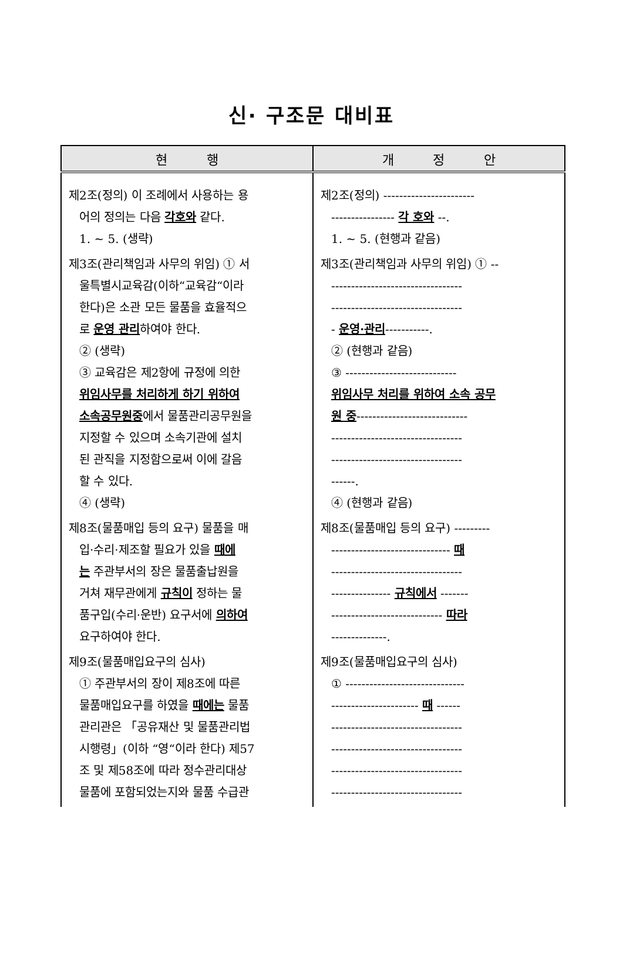신· 구조문 대비표
| 현 행 | 개 정 안 |
| --- | --- |
| 제2조(정의) 이 조례에서 사용하는 용 어의 정의는 다음 각호와 같다. 1. ~ 5. (생략) 제3조(관리책임과 사무의 위임) ① 서 울특별시교육감(이하“교육감“이라 한다)은 소관 모든 물품을 효율적으 로 운영 관리 하여야 한다. ② (생략) ③ 교육감은 제2항에 규정에 의한 위임사무를 처리하게 하기 위하여 소속공무원중 에서 물품관리공무원을 지정할 수 있으며 소속기관에 설치 된 관직을 지정함으로써 이에 갈음 할 수 있다. ④ (생략) 제8조(물품매입 등의 요구) 물품을 매 입·수리·제조할 필요가 있을 때에 는 주관부서의 장은 물품출납원을 거쳐 재무관에게 규칙이 정하는 물 품구입(수리·운반) 요구서에 의하여 요구하여야 한다. 제9조(물품매입요구의 심사) ① 주관부서의 장이 제8조에 따른 물품매입요구를 하였을 때에는 물품 관리관은 「공유재산 및 물품관리법 시행령」(이하 “영“이라 한다) 제57 조 및 제58조에 따라 정수관리대상 물품에 포함되었는지와 물품 수급관 | 제2조(정의) ----------------------- ---------------- 각 호와 --. 1. ~ 5. (현행과 같음) 제3조(관리책임과 사무의 위임) ① -- --------------------------------- --------------------------------- - 운영·관리 -----------. ② (현행과 같음) ③ ---------------------------- 위임사무 처리를 위하여 소속 공무 원 중 ---------------------------- --------------------------------- --------------------------------- ------. ④ (현행과 같음) 제8조(물품매입 등의 요구) --------- ------------------------------ 때 --------------------------------- --------------- 규칙에서 ------- ---------------------------- 따라 --------------. 제9조(물품매입요구의 심사) ① ------------------------------ ---------------------- 때 ------ --------------------------------- --------------------------------- --------------------------------- --------------------------------- |